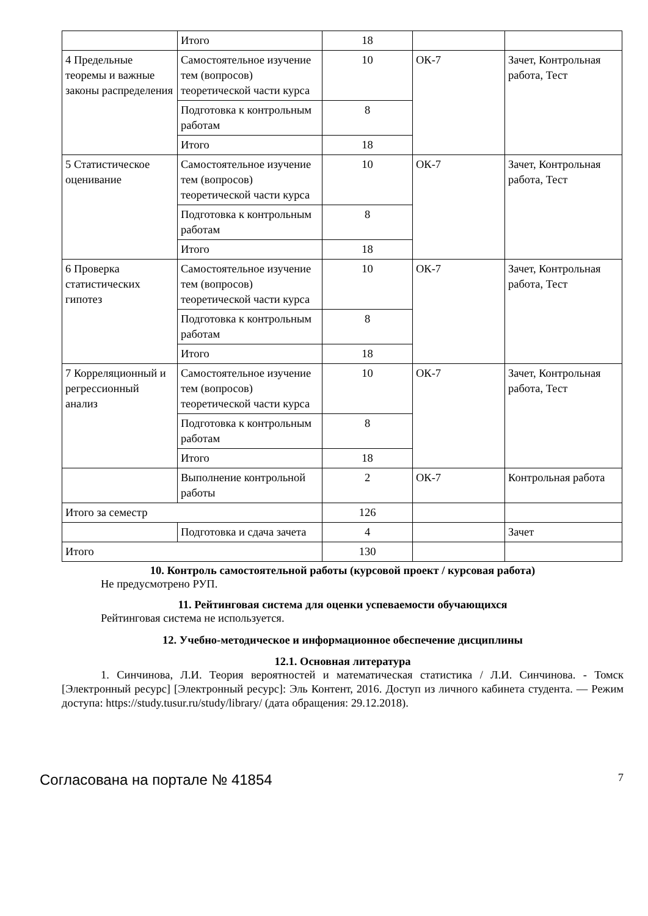| | Итого | 18 | | |
| 4 Предельные теоремы и важные законы распределения | Самостоятельное изучение тем (вопросов) теоретической части курса | 10 | ОК-7 | Зачет, Контрольная работа, Тест |
| | Подготовка к контрольным работам | 8 | | |
| | Итого | 18 | | |
| 5 Статистическое оценивание | Самостоятельное изучение тем (вопросов) теоретической части курса | 10 | ОК-7 | Зачет, Контрольная работа, Тест |
| | Подготовка к контрольным работам | 8 | | |
| | Итого | 18 | | |
| 6 Проверка статистических гипотез | Самостоятельное изучение тем (вопросов) теоретической части курса | 10 | ОК-7 | Зачет, Контрольная работа, Тест |
| | Подготовка к контрольным работам | 8 | | |
| | Итого | 18 | | |
| 7 Корреляционный и регрессионный анализ | Самостоятельное изучение тем (вопросов) теоретической части курса | 10 | ОК-7 | Зачет, Контрольная работа, Тест |
| | Подготовка к контрольным работам | 8 | | |
| | Итого | 18 | | |
| | Выполнение контрольной работы | 2 | ОК-7 | Контрольная работа |
| Итого за семестр | | 126 | | |
| | Подготовка и сдача зачета | 4 | | Зачет |
| Итого | | 130 | | |
10. Контроль самостоятельной работы (курсовой проект / курсовая работа)
Не предусмотрено РУП.
11. Рейтинговая система для оценки успеваемости обучающихся
Рейтинговая система не используется.
12. Учебно-методическое и информационное обеспечение дисциплины
12.1. Основная литература
1. Синчинова, Л.И. Теория вероятностей и математическая статистика / Л.И. Синчинова. - Томск [Электронный ресурс] [Электронный ресурс]: Эль Контент, 2016. Доступ из личного кабинета студента. — Режим доступа: https://study.tusur.ru/study/library/ (дата обращения: 29.12.2018).
Согласована на портале № 41854 7